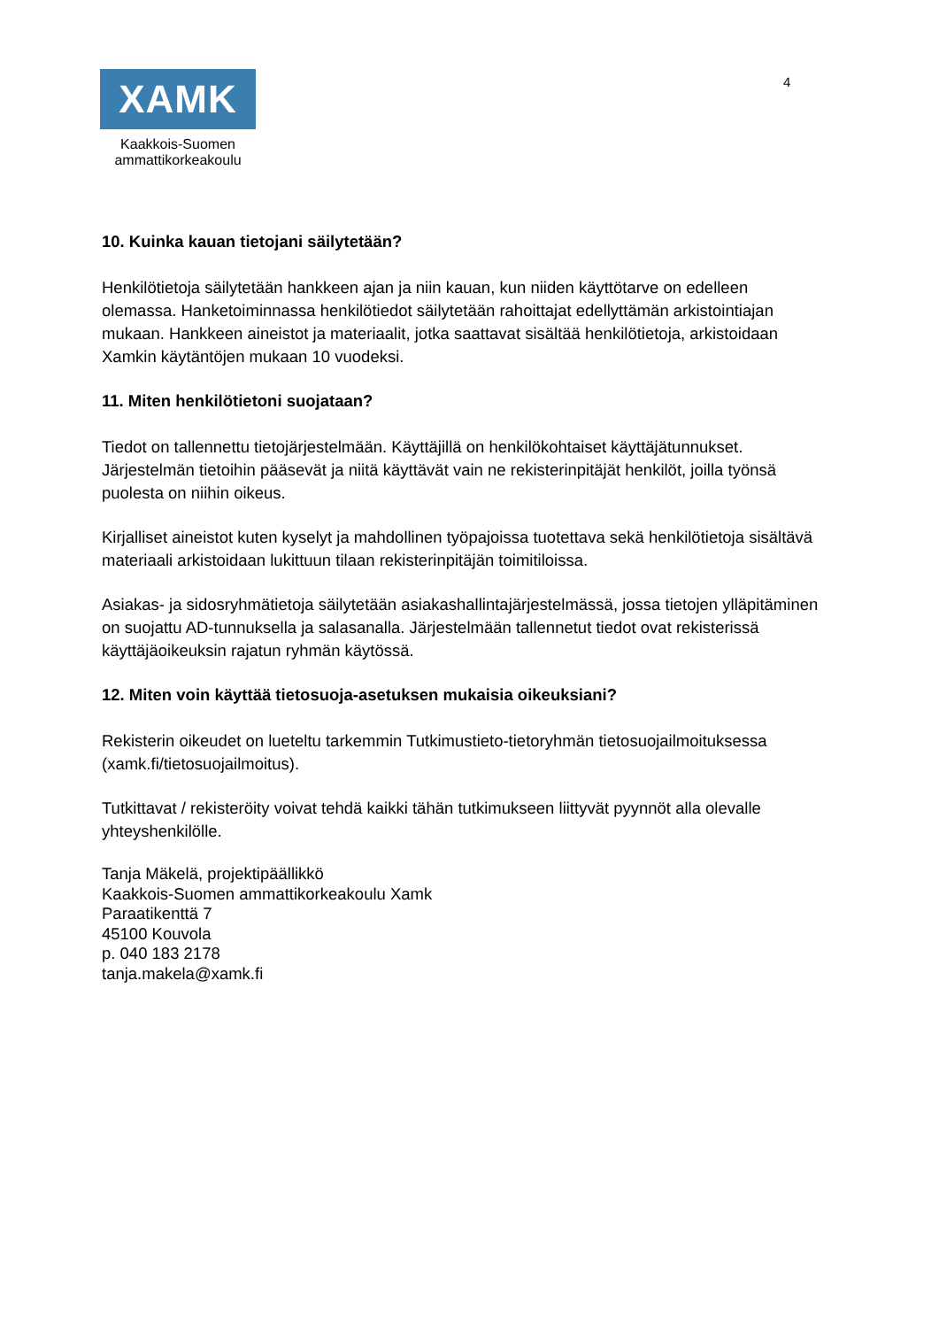4
XAMK
Kaakkois-Suomen
ammattikorkeakoulu
10. Kuinka kauan tietojani säilytetään?
Henkilötietoja säilytetään hankkeen ajan ja niin kauan, kun niiden käyttötarve on edelleen olemassa. Hanketoiminnassa henkilötiedot säilytetään rahoittajat edellyttämän arkistointiajan mukaan. Hankkeen aineistot ja materiaalit, jotka saattavat sisältää henkilötietoja, arkistoidaan Xamkin käytäntöjen mukaan 10 vuodeksi.
11. Miten henkilötietoni suojataan?
Tiedot on tallennettu tietojärjestelmään. Käyttäjillä on henkilökohtaiset käyttäjätunnukset. Järjestelmän tietoihin pääsevät ja niitä käyttävät vain ne rekisterinpitäjät henkilöt, joilla työnsä puolesta on niihin oikeus.
Kirjalliset aineistot kuten kyselyt ja mahdollinen työpajoissa tuotettava sekä henkilötietoja sisältävä materiaali arkistoidaan lukittuun tilaan rekisterinpitäjän toimitiloissa.
Asiakas- ja sidosryhmätietoja säilytetään asiakashallintajärjestelmässä, jossa tietojen ylläpitäminen on suojattu AD-tunnuksella ja salasanalla. Järjestelmään tallennetut tiedot ovat rekisterissä käyttäjäoikeuksin rajatun ryhmän käytössä.
12. Miten voin käyttää tietosuoja-asetuksen mukaisia oikeuksiani?
Rekisterin oikeudet on lueteltu tarkemmin Tutkimustieto-tietoryhmän tietosuojailmoituksessa (xamk.fi/tietosuojailmoitus).
Tutkittavat / rekisteröity voivat tehdä kaikki tähän tutkimukseen liittyvät pyynnöt alla olevalle yhteyshenkilölle.
Tanja Mäkelä, projektipäällikkö
Kaakkois-Suomen ammattikorkeakoulu Xamk
Paraatikenttä 7
45100 Kouvola
p. 040 183 2178
tanja.makela@xamk.fi